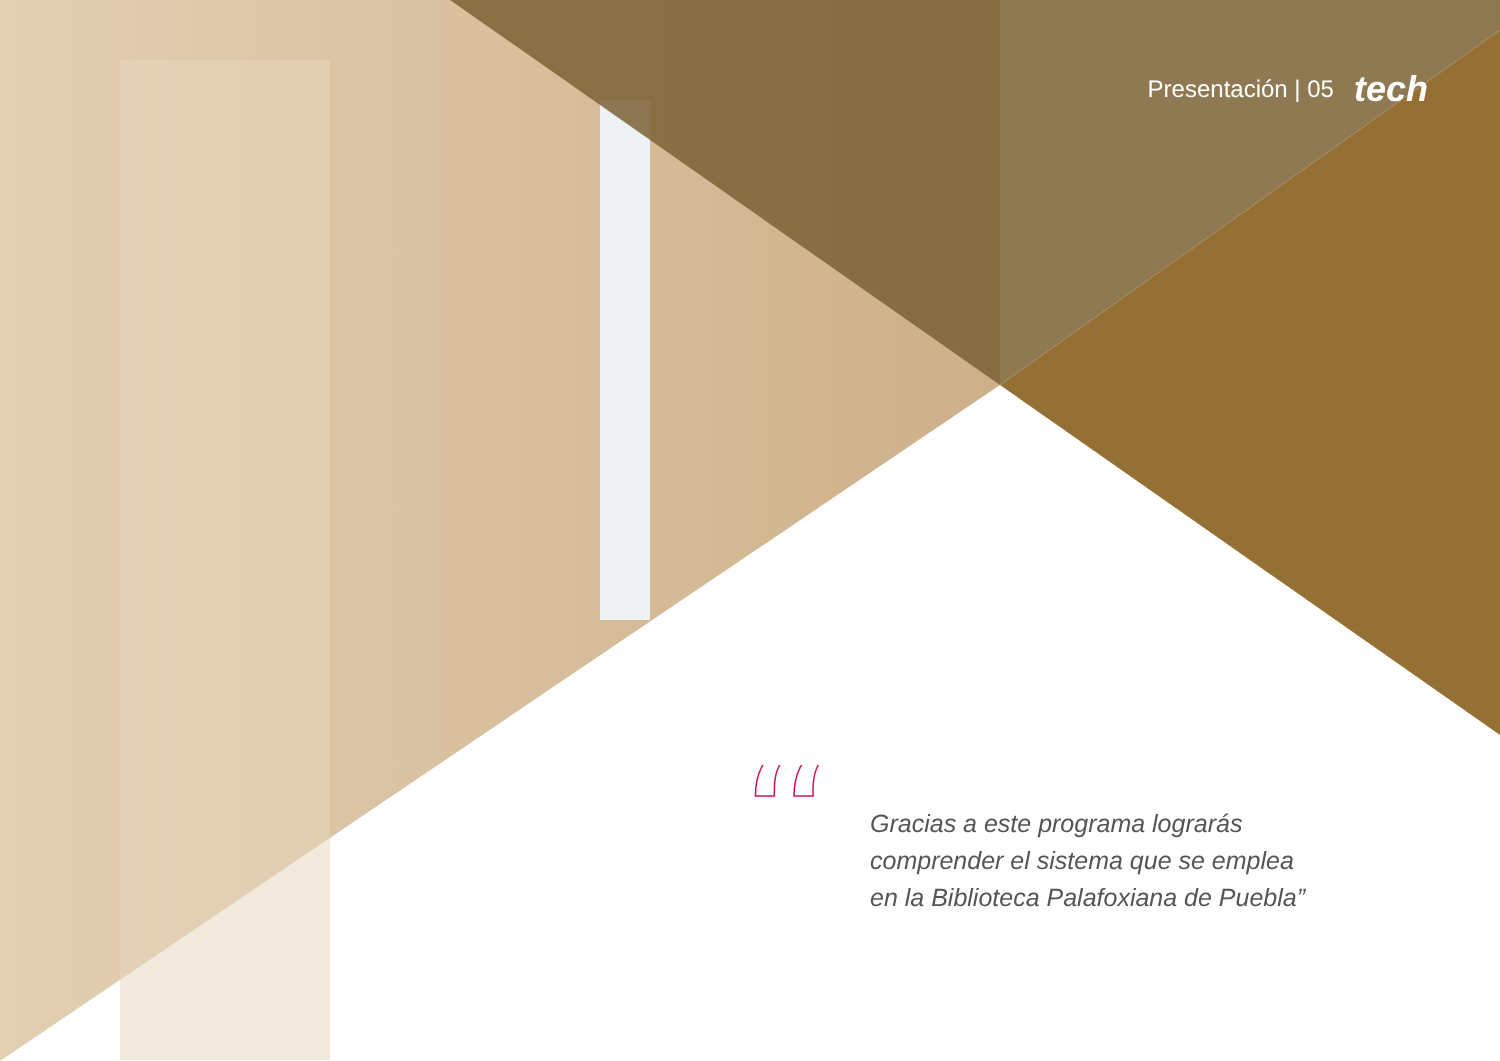Presentación | 05 tech
“
Gracias a este programa lograrás comprender el sistema que se emplea en la Biblioteca Palafoxiana de Puebla”